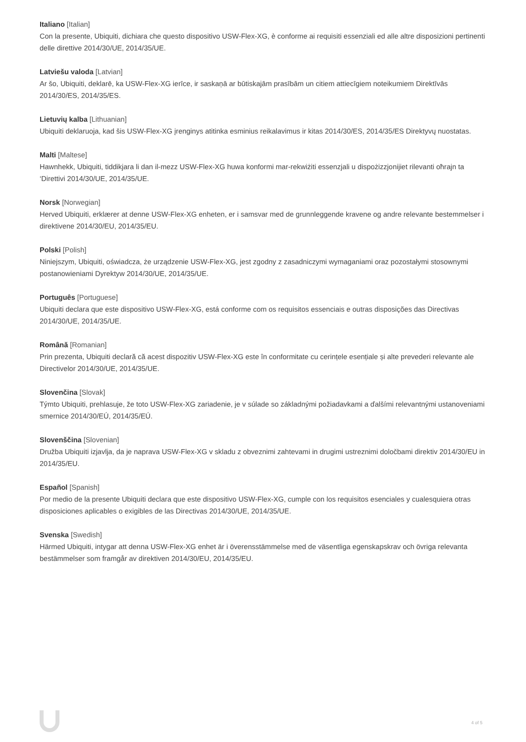Italiano [Italian]
Con la presente, Ubiquiti, dichiara che questo dispositivo USW-Flex-XG, è conforme ai requisiti essenziali ed alle altre disposizioni pertinenti delle direttive 2014/30/UE, 2014/35/UE.
Latviešu valoda [Latvian]
Ar šo, Ubiquiti, deklarē, ka USW-Flex-XG ierīce, ir saskaņā ar būtiskajām prasībām un citiem attiecīgiem noteikumiem Direktīvās 2014/30/ES, 2014/35/ES.
Lietuvių kalba [Lithuanian]
Ubiquiti deklaruoja, kad šis USW-Flex-XG įrenginys atitinka esminius reikalavimus ir kitas 2014/30/ES, 2014/35/ES Direktyvų nuostatas.
Malti [Maltese]
Hawnhekk, Ubiquiti, tiddikjara li dan il-mezz USW-Flex-XG huwa konformi mar-rekwiżiti essenzjali u dispożizzjonijiet rilevanti oħrajn ta ‘Direttivi 2014/30/UE, 2014/35/UE.
Norsk [Norwegian]
Herved Ubiquiti, erklærer at denne USW-Flex-XG enheten, er i samsvar med de grunnleggende kravene og andre relevante bestemmelser i direktivene 2014/30/EU, 2014/35/EU.
Polski [Polish]
Niniejszym, Ubiquiti, oświadcza, że urządzenie USW-Flex-XG, jest zgodny z zasadniczymi wymaganiami oraz pozostałymi stosownymi postanowieniami Dyrektyw 2014/30/UE, 2014/35/UE.
Português [Portuguese]
Ubiquiti declara que este dispositivo USW-Flex-XG, está conforme com os requisitos essenciais e outras disposições das Directivas 2014/30/UE, 2014/35/UE.
Română [Romanian]
Prin prezenta, Ubiquiti declară că acest dispozitiv USW-Flex-XG este în conformitate cu cerințele esențiale și alte prevederi relevante ale Directivelor 2014/30/UE, 2014/35/UE.
Slovenčina [Slovak]
Týmto Ubiquiti, prehlasuje, že toto USW-Flex-XG zariadenie, je v súlade so základnými požiadavkami a ďalšími relevantnými ustanoveniami smernice 2014/30/EÚ, 2014/35/EÚ.
Slovenščina [Slovenian]
Družba Ubiquiti izjavlja, da je naprava USW-Flex-XG v skladu z obveznimi zahtevami in drugimi ustreznimi določbami direktiv 2014/30/EU in 2014/35/EU.
Español [Spanish]
Por medio de la presente Ubiquiti declara que este dispositivo USW-Flex-XG, cumple con los requisitos esenciales y cualesquiera otras disposiciones aplicables o exigibles de las Directivas 2014/30/UE, 2014/35/UE.
Svenska [Swedish]
Härmed Ubiquiti, intygar att denna USW-Flex-XG enhet är i överensstämmelse med de väsentliga egenskapskrav och övriga relevanta bestämmelser som framgår av direktiven 2014/30/EU, 2014/35/EU.
4 of 5